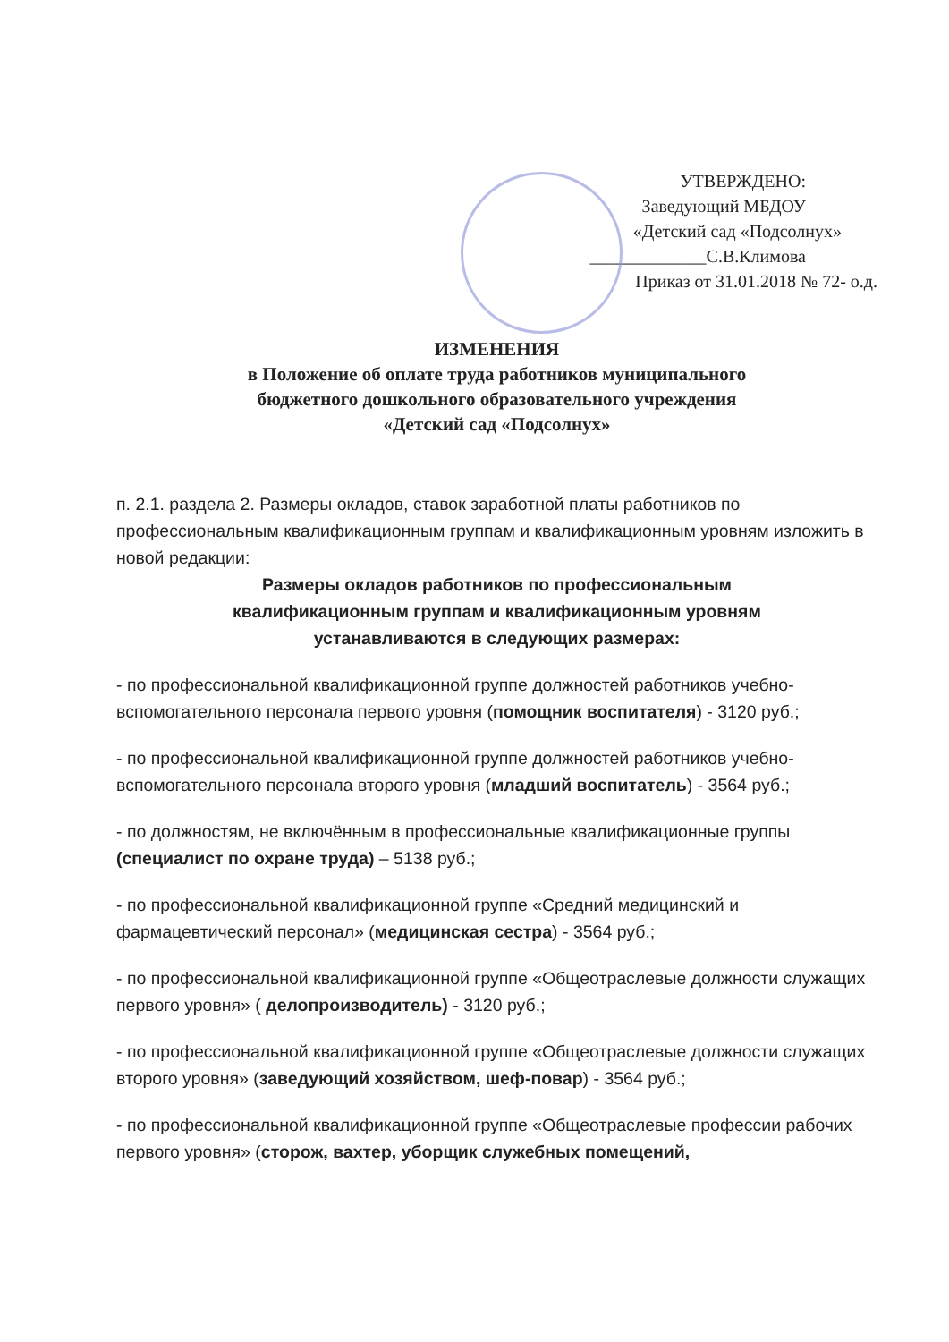УТВЕРЖДЕНО:
Заведующий МБДОУ
«Детский сад «Подсолнух»
_____________С.В.Климова
Приказ от 31.01.2018 № 72- о.д.
ИЗМЕНЕНИЯ
в Положение об оплате труда работников муниципального
бюджетного дошкольного образовательного учреждения
«Детский сад «Подсолнух»
п. 2.1. раздела 2. Размеры окладов, ставок заработной платы работников по профессиональным квалификационным группам и квалификационным уровням изложить в новой редакции:
Размеры окладов работников по профессиональным
квалификационным группам и квалификационным уровням
устанавливаются в следующих размерах:
- по профессиональной квалификационной группе должностей работников учебно-вспомогательного персонала первого уровня (помощник воспитателя) - 3120 руб.;
- по профессиональной квалификационной группе должностей работников учебно-вспомогательного персонала второго уровня (младший воспитатель) - 3564 руб.;
- по должностям, не включённым в профессиональные квалификационные группы (специалист по охране труда) – 5138 руб.;
- по профессиональной квалификационной группе «Средний медицинский и фармацевтический персонал» (медицинская сестра) - 3564 руб.;
- по профессиональной квалификационной группе «Общеотраслевые должности служащих первого уровня» ( делопроизводитель) - 3120 руб.;
- по профессиональной квалификационной группе «Общеотраслевые должности служащих второго уровня» (заведующий хозяйством, шеф-повар) - 3564 руб.;
- по профессиональной квалификационной группе «Общеотраслевые профессии рабочих первого уровня» (сторож, вахтер, уборщик служебных помещений,